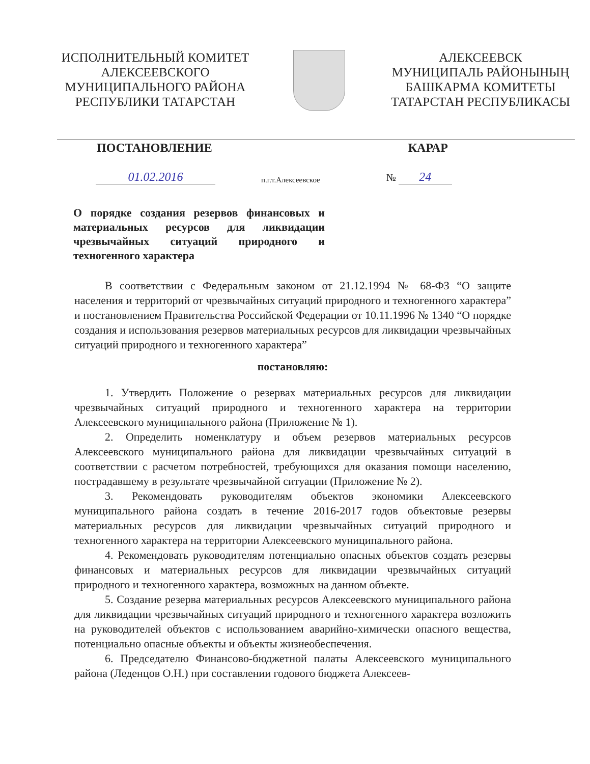ИСПОЛНИТЕЛЬНЫЙ КОМИТЕТ
АЛЕКСЕЕВСКОГО
МУНИЦИПАЛЬНОГО РАЙОНА
РЕСПУБЛИКИ ТАТАРСТАН
АЛЕКСЕЕВСК
МУНИЦИПАЛЬ РАЙОНЫНЫҢ
БАШКАРМА КОМИТЕТЫ
ТАТАРСТАН РЕСПУБЛИКАСЫ
ПОСТАНОВЛЕНИЕ КАРАР
01.02.2016 п.г.т.Алексеевское № 24
О порядке создания резервов финансовых и материальных ресурсов для ликвидации чрезвычайных ситуаций природного и техногенного характера
В соответствии с Федеральным законом от 21.12.1994 № 68-ФЗ “О защите населения и территорий от чрезвычайных ситуаций природного и техногенного характера” и постановлением Правительства Российской Федерации от 10.11.1996 № 1340 “О порядке создания и использования резервов материальных ресурсов для ликвидации чрезвычайных ситуаций природного и техногенного характера”
постановляю:
1. Утвердить Положение о резервах материальных ресурсов для ликвидации чрезвычайных ситуаций природного и техногенного характера на территории Алексеевского муниципального района (Приложение № 1).
2. Определить номенклатуру и объем резервов материальных ресурсов Алексеевского муниципального района для ликвидации чрезвычайных ситуаций в соответствии с расчетом потребностей, требующихся для оказания помощи населению, пострадавшему в результате чрезвычайной ситуации (Приложение № 2).
3. Рекомендовать руководителям объектов экономики Алексеевского муниципального района создать в течение 2016-2017 годов объектовые резервы материальных ресурсов для ликвидации чрезвычайных ситуаций природного и техногенного характера на территории Алексеевского муниципального района.
4. Рекомендовать руководителям потенциально опасных объектов создать резервы финансовых и материальных ресурсов для ликвидации чрезвычайных ситуаций природного и техногенного характера, возможных на данном объекте.
5. Создание резерва материальных ресурсов Алексеевского муниципального района для ликвидации чрезвычайных ситуаций природного и техногенного характера возложить на руководителей объектов с использованием аварийно-химически опасного вещества, потенциально опасные объекты и объекты жизнеобеспечения.
6. Председателю Финансово-бюджетной палаты Алексеевского муниципального района (Леденцов О.Н.) при составлении годового бюджета Алексеев-